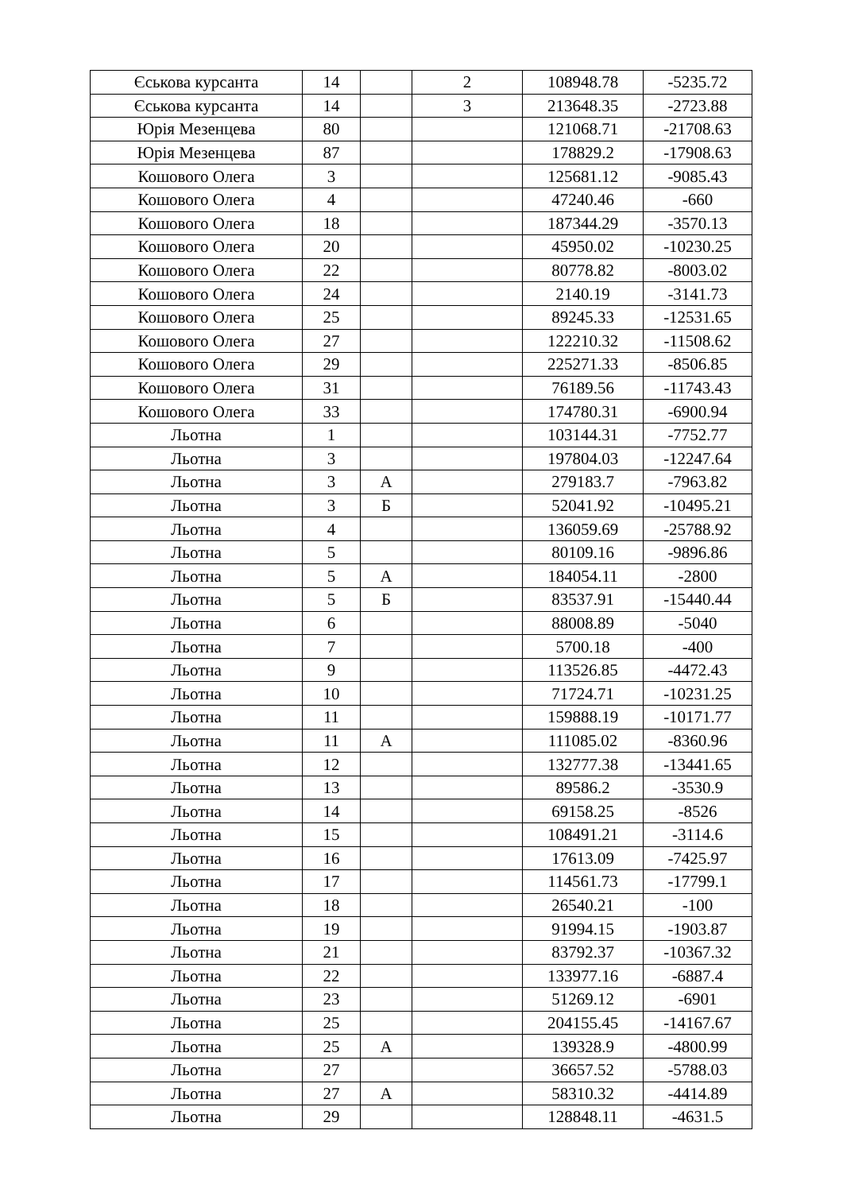| Єськова курсанта | 14 | | 2 | 108948.78 | -5235.72 |
| Єськова курсанта | 14 | | 3 | 213648.35 | -2723.88 |
| Юрія Мезенцева | 80 | | | 121068.71 | -21708.63 |
| Юрія Мезенцева | 87 | | | 178829.2 | -17908.63 |
| Кошового Олега | 3 | | | 125681.12 | -9085.43 |
| Кошового Олега | 4 | | | 47240.46 | -660 |
| Кошового Олега | 18 | | | 187344.29 | -3570.13 |
| Кошового Олега | 20 | | | 45950.02 | -10230.25 |
| Кошового Олега | 22 | | | 80778.82 | -8003.02 |
| Кошового Олега | 24 | | | 2140.19 | -3141.73 |
| Кошового Олега | 25 | | | 89245.33 | -12531.65 |
| Кошового Олега | 27 | | | 122210.32 | -11508.62 |
| Кошового Олега | 29 | | | 225271.33 | -8506.85 |
| Кошового Олега | 31 | | | 76189.56 | -11743.43 |
| Кошового Олега | 33 | | | 174780.31 | -6900.94 |
| Льотна | 1 | | | 103144.31 | -7752.77 |
| Льотна | 3 | | | 197804.03 | -12247.64 |
| Льотна | 3 | А | | 279183.7 | -7963.82 |
| Льотна | 3 | Б | | 52041.92 | -10495.21 |
| Льотна | 4 | | | 136059.69 | -25788.92 |
| Льотна | 5 | | | 80109.16 | -9896.86 |
| Льотна | 5 | А | | 184054.11 | -2800 |
| Льотна | 5 | Б | | 83537.91 | -15440.44 |
| Льотна | 6 | | | 88008.89 | -5040 |
| Льотна | 7 | | | 5700.18 | -400 |
| Льотна | 9 | | | 113526.85 | -4472.43 |
| Льотна | 10 | | | 71724.71 | -10231.25 |
| Льотна | 11 | | | 159888.19 | -10171.77 |
| Льотна | 11 | А | | 111085.02 | -8360.96 |
| Льотна | 12 | | | 132777.38 | -13441.65 |
| Льотна | 13 | | | 89586.2 | -3530.9 |
| Льотна | 14 | | | 69158.25 | -8526 |
| Льотна | 15 | | | 108491.21 | -3114.6 |
| Льотна | 16 | | | 17613.09 | -7425.97 |
| Льотна | 17 | | | 114561.73 | -17799.1 |
| Льотна | 18 | | | 26540.21 | -100 |
| Льотна | 19 | | | 91994.15 | -1903.87 |
| Льотна | 21 | | | 83792.37 | -10367.32 |
| Льотна | 22 | | | 133977.16 | -6887.4 |
| Льотна | 23 | | | 51269.12 | -6901 |
| Льотна | 25 | | | 204155.45 | -14167.67 |
| Льотна | 25 | А | | 139328.9 | -4800.99 |
| Льотна | 27 | | | 36657.52 | -5788.03 |
| Льотна | 27 | А | | 58310.32 | -4414.89 |
| Льотна | 29 | | | 128848.11 | -4631.5 |